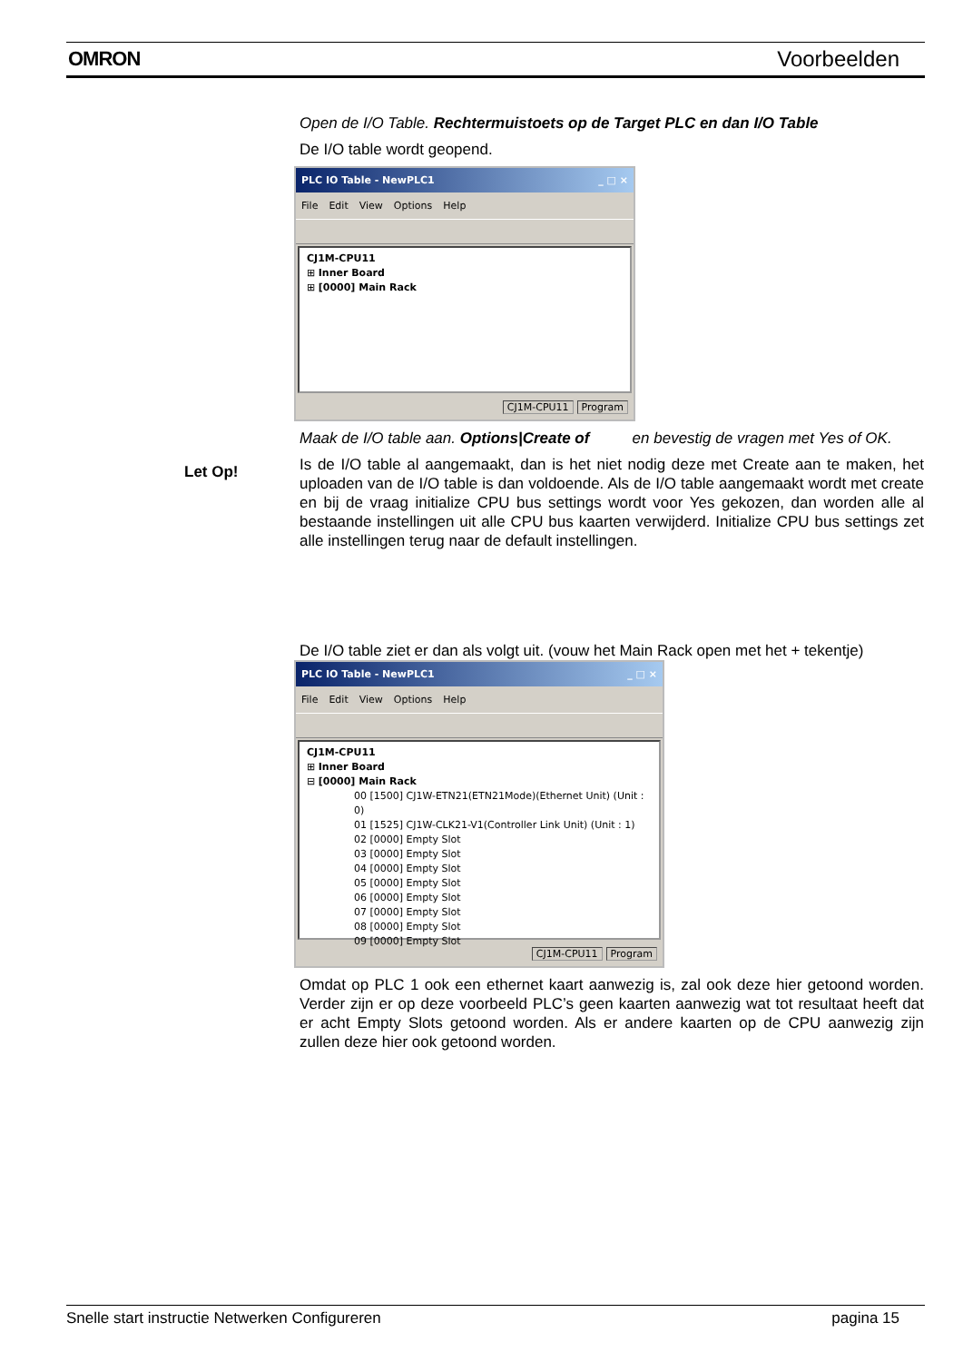OMRON Voorbeelden
Open de I/O Table. Rechtermuistoets op de Target PLC en dan I/O Table
De I/O table wordt geopend.
PLC IO Table - NewPLC1 _ □ ×
File Edit View Options Help
CJ1M-CPU11
⊞ Inner Board
⊞ [0000] Main Rack
CJ1M-CPU11 Program
Maak de I/O table aan. Options|Create of en bevestig de vragen met Yes of OK.
Is de I/O table al aangemaakt, dan is het niet nodig deze met Create aan te maken, het uploaden van de I/O table is dan voldoende. Als de I/O table aangemaakt wordt met create en bij de vraag initialize CPU bus settings wordt voor Yes gekozen, dan worden alle al bestaande instellingen uit alle CPU bus kaarten verwijderd. Initialize CPU bus settings zet alle instellingen terug naar de default instellingen.
De I/O table ziet er dan als volgt uit. (vouw het Main Rack open met het + tekentje)
PLC IO Table - NewPLC1 _ □ ×
File Edit View Options Help
CJ1M-CPU11
⊞ Inner Board
⊟ [0000] Main Rack
00 [1500] CJ1W-ETN21(ETN21Mode)(Ethernet Unit) (Unit : 0)
01 [1525] CJ1W-CLK21-V1(Controller Link Unit) (Unit : 1)
02 [0000] Empty Slot
03 [0000] Empty Slot
04 [0000] Empty Slot
05 [0000] Empty Slot
06 [0000] Empty Slot
07 [0000] Empty Slot
08 [0000] Empty Slot
09 [0000] Empty Slot
CJ1M-CPU11 Program
Omdat op PLC 1 ook een ethernet kaart aanwezig is, zal ook deze hier getoond worden. Verder zijn er op deze voorbeeld PLC’s geen kaarten aanwezig wat tot resultaat heeft dat er acht Empty Slots getoond worden. Als er andere kaarten op de CPU aanwezig zijn zullen deze hier ook getoond worden.
Let Op!
Snelle start instructie Netwerken Configureren pagina 15